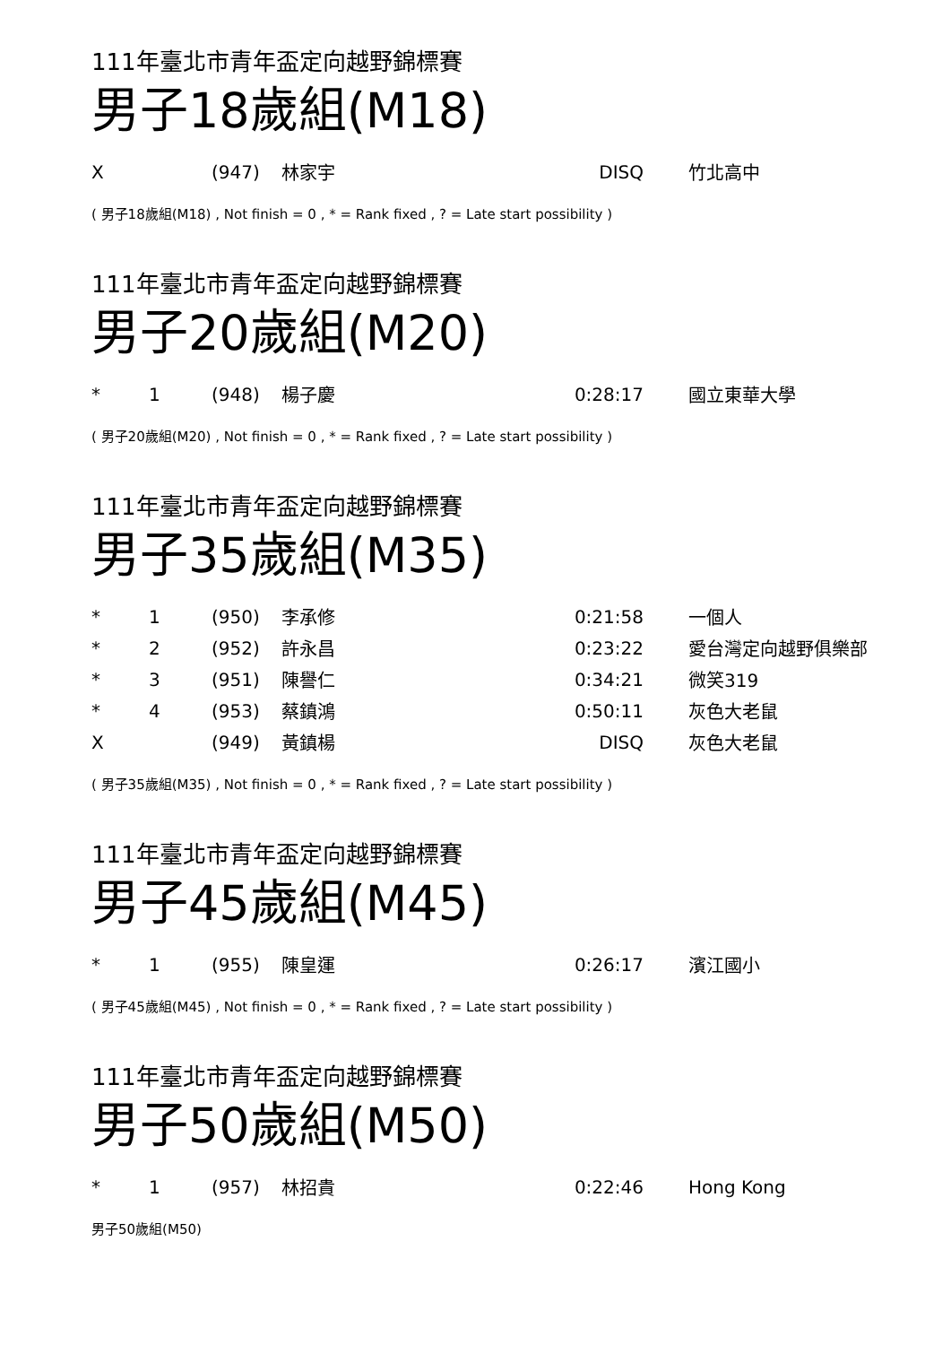111年臺北市青年盃定向越野錦標賽
男子18歲組(M18)
| X | | (947) | 林家宇 | DISQ | 竹北高中 |
( 男子18歲組(M18) , Not finish = 0 , * = Rank fixed , ? = Late start possibility )
111年臺北市青年盃定向越野錦標賽
男子20歲組(M20)
| * | 1 | (948) | 楊子慶 | 0:28:17 | 國立東華大學 |
( 男子20歲組(M20) , Not finish = 0 , * = Rank fixed , ? = Late start possibility )
111年臺北市青年盃定向越野錦標賽
男子35歲組(M35)
| * | 1 | (950) | 李承修 | 0:21:58 | 一個人 |
| * | 2 | (952) | 許永昌 | 0:23:22 | 愛台灣定向越野俱樂部 |
| * | 3 | (951) | 陳譽仁 | 0:34:21 | 微笑319 |
| * | 4 | (953) | 蔡鎮鴻 | 0:50:11 | 灰色大老鼠 |
| X | | (949) | 黃鎮楊 | DISQ | 灰色大老鼠 |
( 男子35歲組(M35) , Not finish = 0 , * = Rank fixed , ? = Late start possibility )
111年臺北市青年盃定向越野錦標賽
男子45歲組(M45)
| * | 1 | (955) | 陳皇運 | 0:26:17 | 濱江國小 |
( 男子45歲組(M45) , Not finish = 0 , * = Rank fixed , ? = Late start possibility )
111年臺北市青年盃定向越野錦標賽
男子50歲組(M50)
| * | 1 | (957) | 林招貴 | 0:22:46 | Hong Kong |
男子50歲組(M50)